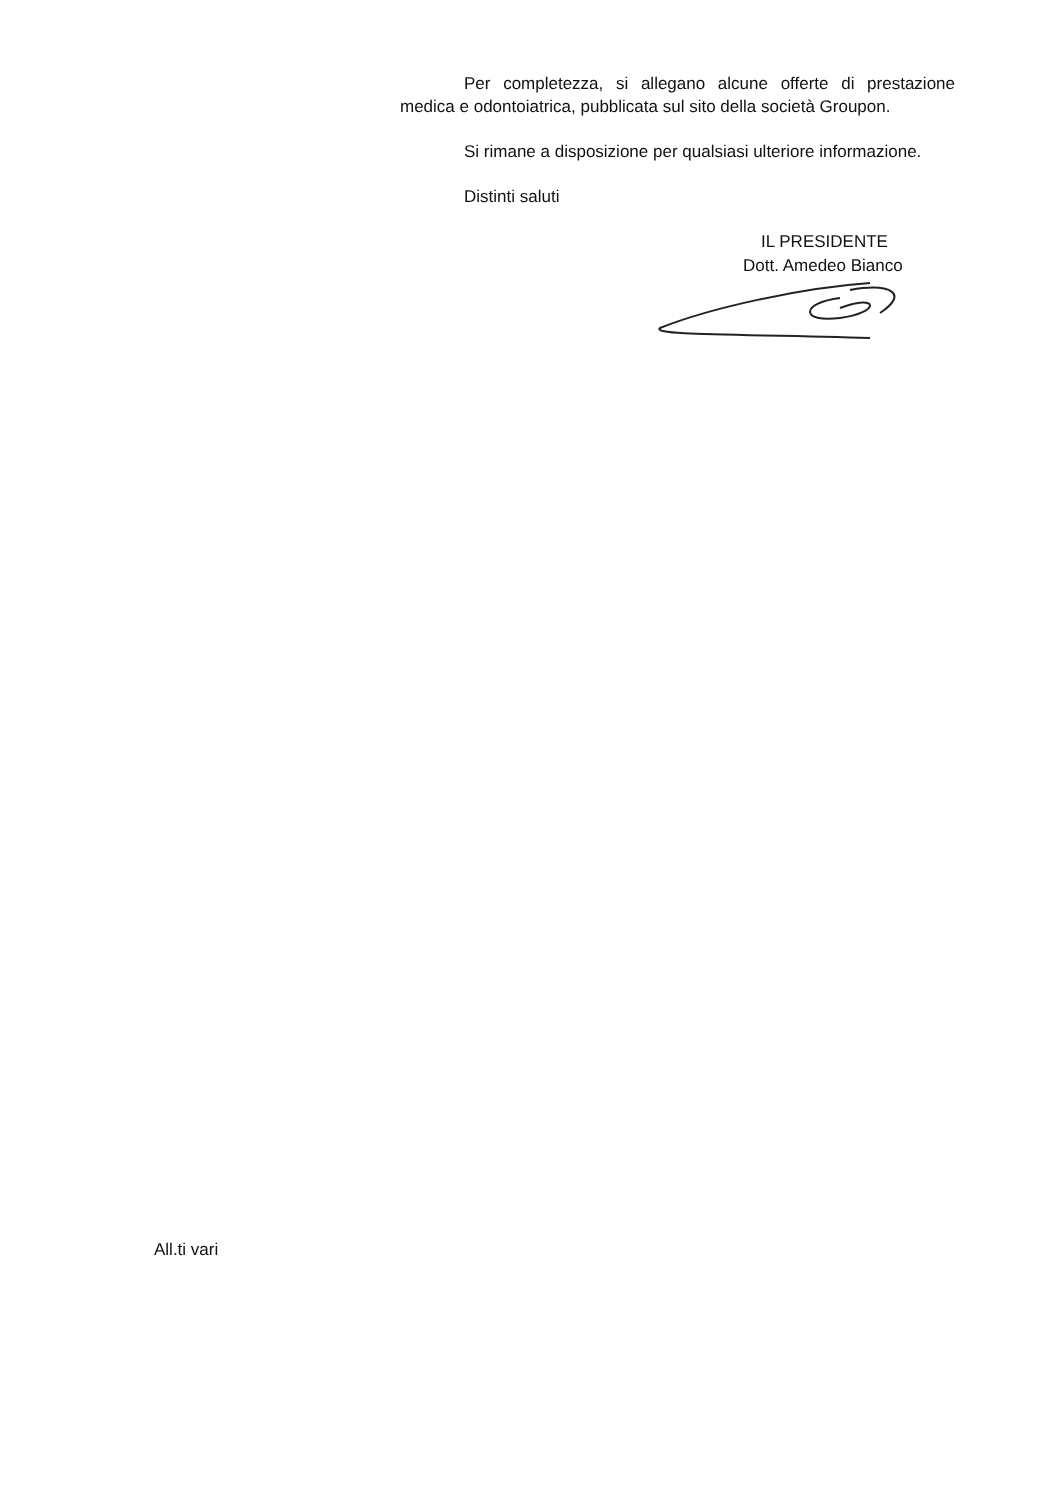Per completezza, si allegano alcune offerte di prestazione medica e odontoiatrica, pubblicata sul sito della società Groupon.
Si rimane a disposizione per qualsiasi ulteriore informazione.
Distinti saluti
IL PRESIDENTE
Dott. Amedeo Bianco
All.ti vari